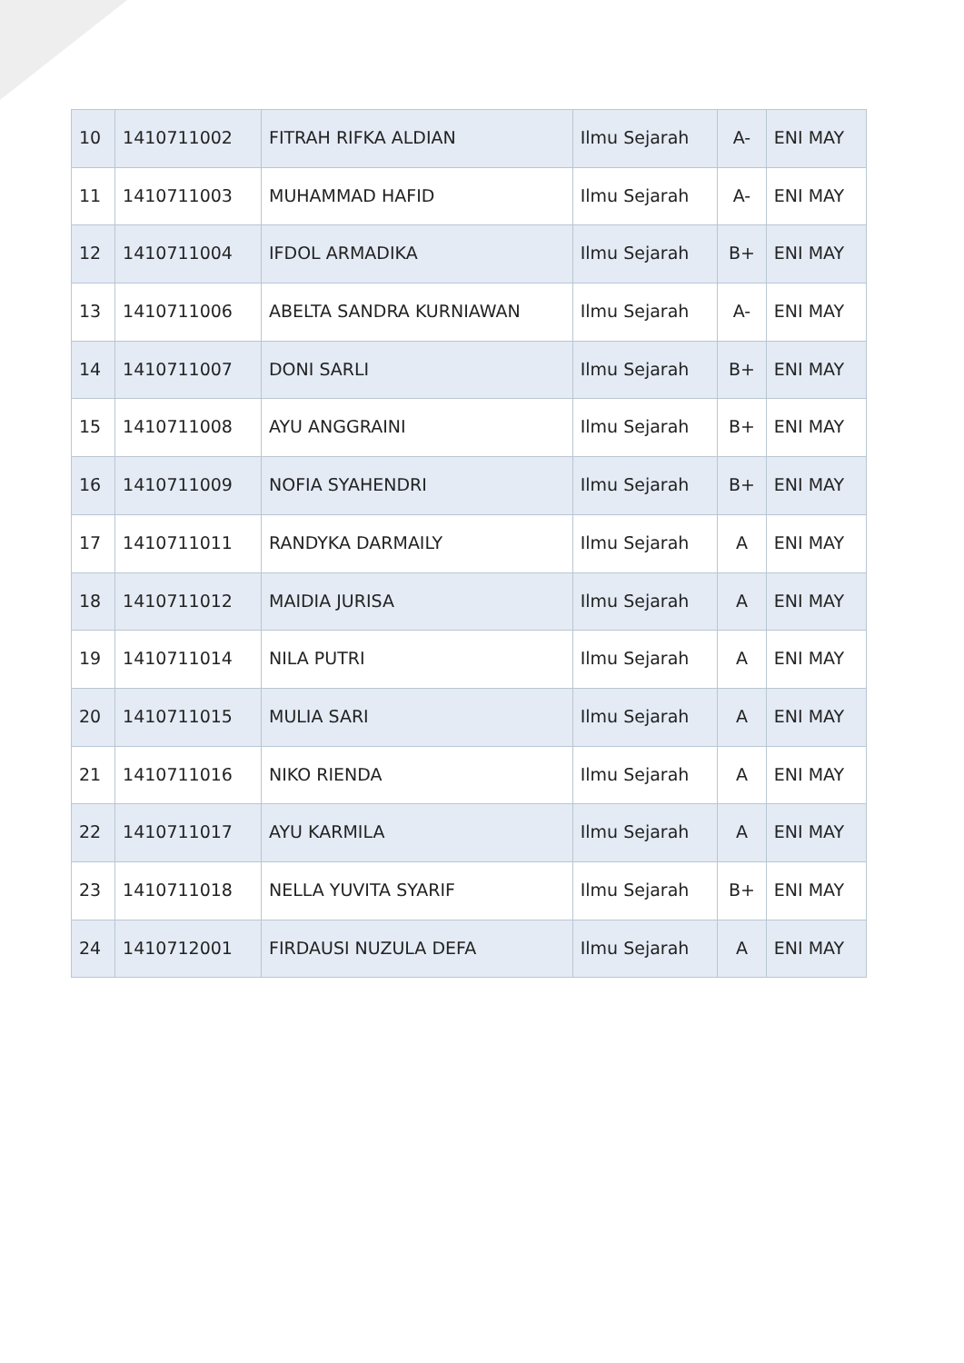| 10 | 1410711002 | FITRAH RIFKA ALDIAN | Ilmu Sejarah | A- | ENI MAY |
| 11 | 1410711003 | MUHAMMAD HAFID | Ilmu Sejarah | A- | ENI MAY |
| 12 | 1410711004 | IFDOL ARMADIKA | Ilmu Sejarah | B+ | ENI MAY |
| 13 | 1410711006 | ABELTA SANDRA KURNIAWAN | Ilmu Sejarah | A- | ENI MAY |
| 14 | 1410711007 | DONI SARLI | Ilmu Sejarah | B+ | ENI MAY |
| 15 | 1410711008 | AYU ANGGRAINI | Ilmu Sejarah | B+ | ENI MAY |
| 16 | 1410711009 | NOFIA SYAHENDRI | Ilmu Sejarah | B+ | ENI MAY |
| 17 | 1410711011 | RANDYKA DARMAILY | Ilmu Sejarah | A | ENI MAY |
| 18 | 1410711012 | MAIDIA JURISA | Ilmu Sejarah | A | ENI MAY |
| 19 | 1410711014 | NILA PUTRI | Ilmu Sejarah | A | ENI MAY |
| 20 | 1410711015 | MULIA SARI | Ilmu Sejarah | A | ENI MAY |
| 21 | 1410711016 | NIKO RIENDA | Ilmu Sejarah | A | ENI MAY |
| 22 | 1410711017 | AYU KARMILA | Ilmu Sejarah | A | ENI MAY |
| 23 | 1410711018 | NELLA YUVITA SYARIF | Ilmu Sejarah | B+ | ENI MAY |
| 24 | 1410712001 | FIRDAUSI NUZULA DEFA | Ilmu Sejarah | A | ENI MAY |